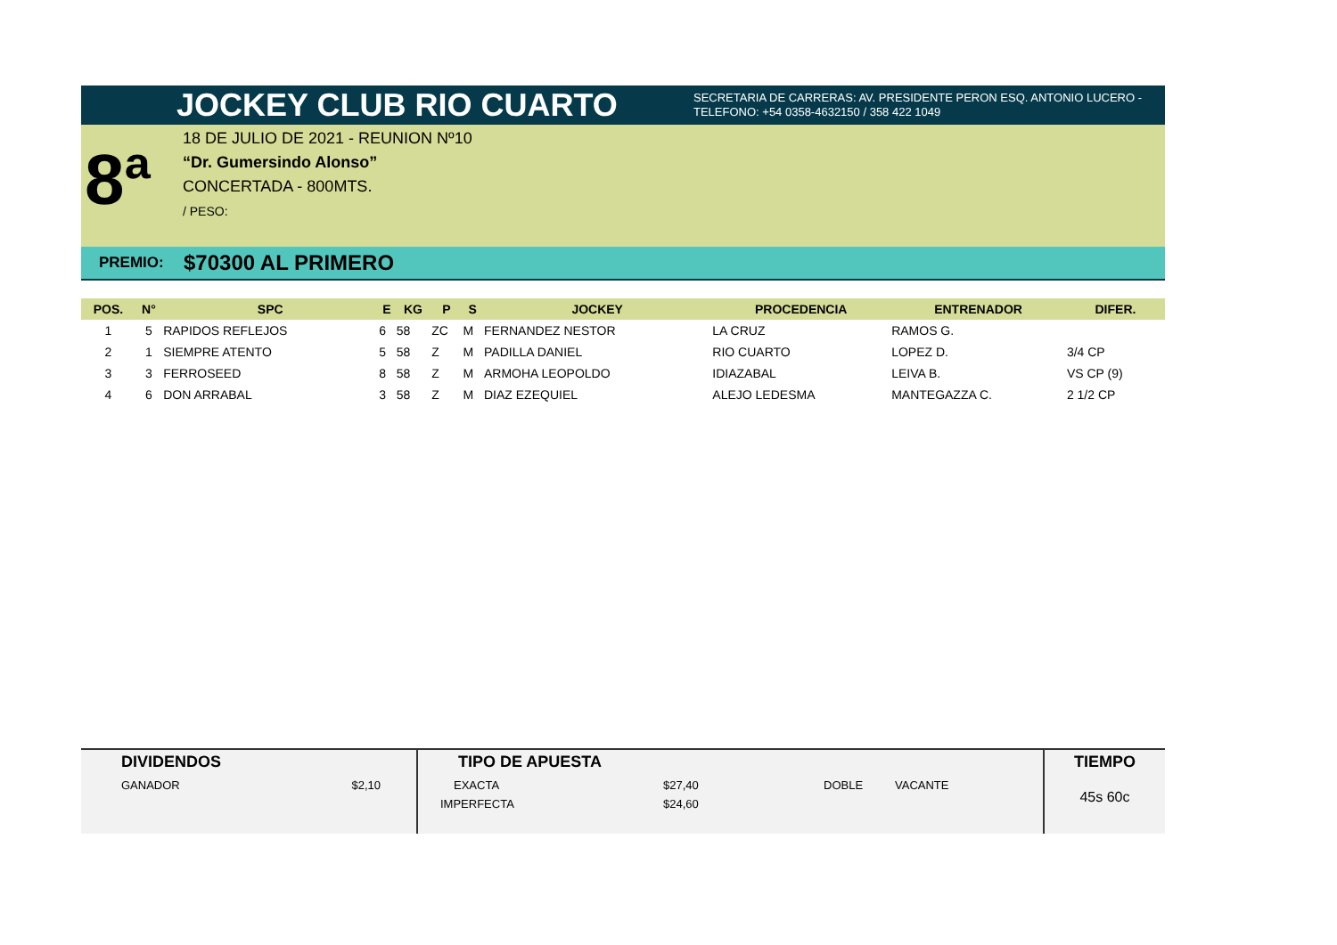JOCKEY CLUB RIO CUARTO
SECRETARIA DE CARRERAS: AV. PRESIDENTE PERON ESQ. ANTONIO LUCERO -
TELEFONO: +54 0358-4632150 / 358 422 1049
8ª
18 DE JULIO DE 2021 - REUNION Nº10
“Dr. Gumersindo Alonso”
CONCERTADA - 800MTS.
/ PESO:
PREMIO: $70300 AL PRIMERO
| POS. | N° | SPC | E | KG | P | S | JOCKEY | PROCEDENCIA | ENTRENADOR | DIFER. |
| --- | --- | --- | --- | --- | --- | --- | --- | --- | --- | --- |
| 1 | 5 | RAPIDOS REFLEJOS | 6 | 58 | ZC | M | FERNANDEZ NESTOR | LA CRUZ | RAMOS G. | |
| 2 | 1 | SIEMPRE ATENTO | 5 | 58 | Z | M | PADILLA DANIEL | RIO CUARTO | LOPEZ D. | 3/4 CP |
| 3 | 3 | FERROSEED | 8 | 58 | Z | M | ARMOHA LEOPOLDO | IDIAZABAL | LEIVA B. | VS CP (9) |
| 4 | 6 | DON ARRABAL | 3 | 58 | Z | M | DIAZ EZEQUIEL | ALEJO LEDESMA | MANTEGAZZA C. | 2 1/2 CP |
DIVIDENDOS
GANADOR $2,10
TIPO DE APUESTA
EXACTA $27,40 DOBLE VACANTE
IMPERFECTA $24,60
TIEMPO
45s 60c